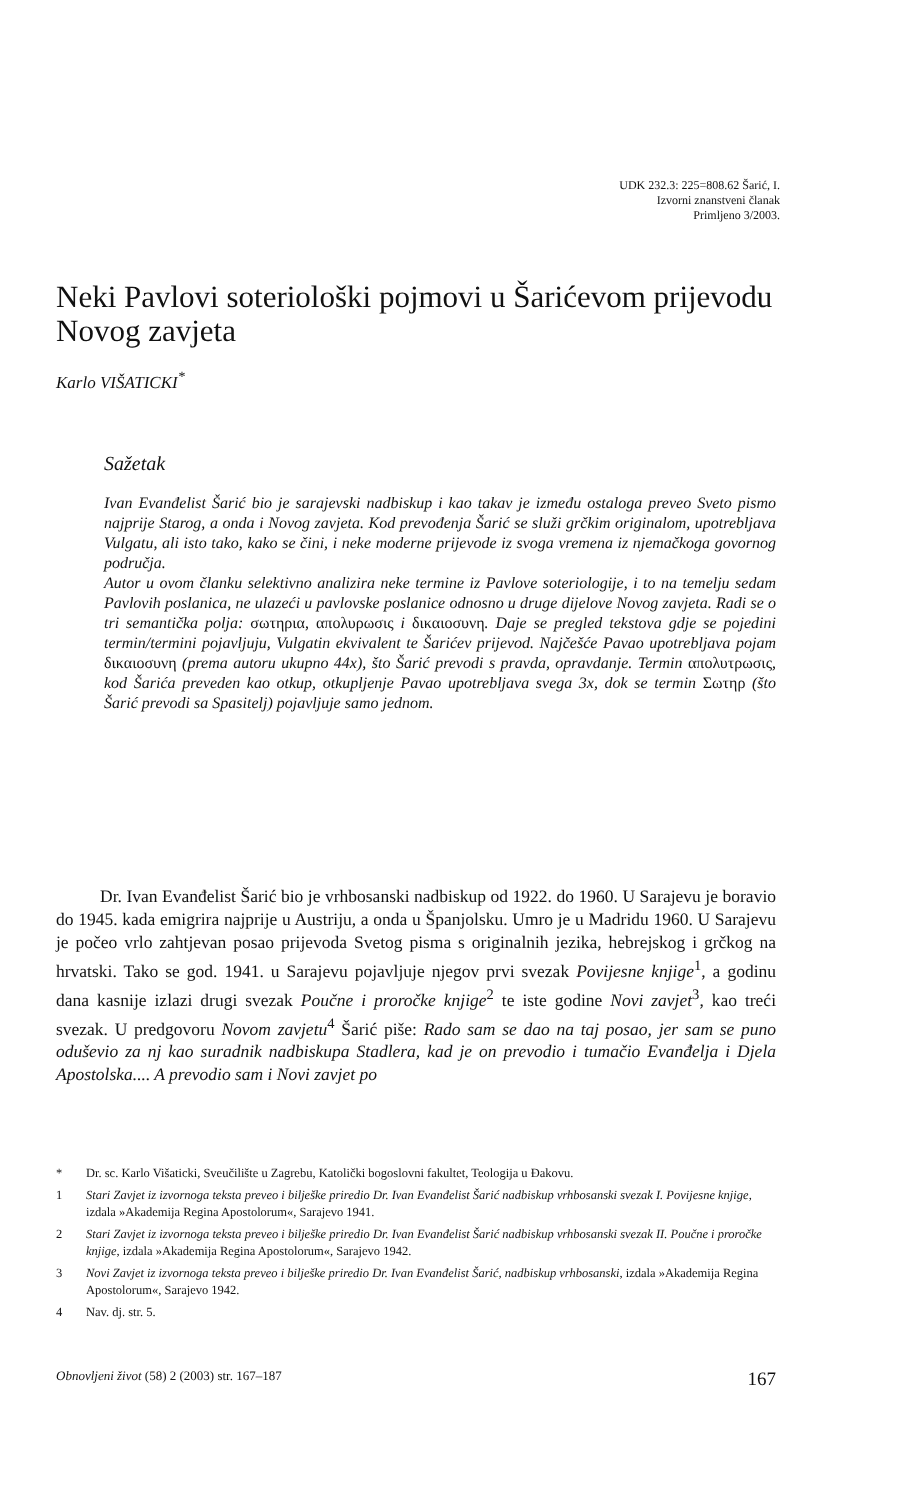UDK 232.3: 225=808.62 Šarić, I.
Izvorni znanstveni članak
Primljeno 3/2003.
Neki Pavlovi soteriološki pojmovi u Šarićevom prijevodu Novog zavjeta
Karlo VIŠATICKI<sup>*</sup>
Sažetak
Ivan Evanđelist Šarić bio je sarajevski nadbiskup i kao takav je između ostaloga preveo Sveto pismo najprije Starog, a onda i Novog zavjeta. Kod prevođenja Šarić se služi grčkim originalom, upotrebljava Vulgatu, ali isto tako, kako se čini, i neke moderne prijevode iz svoga vremena iz njemačkoga govornog područja.
Autor u ovom članku selektivno analizira neke termine iz Pavlove soteriologije, i to na temelju sedam Pavlovih poslanica, ne ulazeći u pavlovske poslanice odnosno u druge dijelove Novog zavjeta. Radi se o tri semantička polja: σωτηρια, απολυρωσις i δικαιοσυνη. Daje se pregled tekstova gdje se pojedini termin/termini pojavljuju, Vulgatin ekvivalent te Šarićev prijevod. Najčešće Pavao upotrebljava pojam δικαιοσυνη (prema autoru ukupno 44x), što Šarić prevodi s pravda, opravdanje. Termin απολυτρωσις, kod Šarića preveden kao otkup, otkupljenje Pavao upotrebljava svega 3x, dok se termin Σωτηρ (što Šarić prevodi sa Spasitelj) pojavljuje samo jednom.
Dr. Ivan Evanđelist Šarić bio je vrhbosanski nadbiskup od 1922. do 1960. U Sarajevu je boravio do 1945. kada emigrira najprije u Austriju, a onda u Španjolsku. Umro je u Madridu 1960. U Sarajevu je počeo vrlo zahtjevan posao prijevoda Svetog pisma s originalnih jezika, hebrejskog i grčkog na hrvatski. Tako se god. 1941. u Sarajevu pojavljuje njegov prvi svezak Povijesne knjige<sup>1</sup>, a godinu dana kasnije izlazi drugi svezak Poučne i proročke knjige<sup>2</sup> te iste godine Novi zavjet<sup>3</sup>, kao treći svezak. U predgovoru Novom zavjetu<sup>4</sup> Šarić piše: Rado sam se dao na taj posao, jer sam se puno oduševio za nj kao suradnik nadbiskupa Stadlera, kad je on prevodio i tumačio Evanđelja i Djela Apostolska.... A prevodio sam i Novi zavjet po
* Dr. sc. Karlo Višaticki, Sveučilište u Zagrebu, Katolički bogoslovni fakultet, Teologija u Đakovu.
1 Stari Zavjet iz izvornoga teksta preveo i bilješke priredio Dr. Ivan Evanđelist Šarić nadbiskup vrhbosanski svezak I. Povijesne knjige, izdala »Akademija Regina Apostolorum«, Sarajevo 1941.
2 Stari Zavjet iz izvornoga teksta preveo i bilješke priredio Dr. Ivan Evanđelist Šarić nadbiskup vrhbosanski svezak II. Poučne i proročke knjige, izdala »Akademija Regina Apostolorum«, Sarajevo 1942.
3 Novi Zavjet iz izvornoga teksta preveo i bilješke priredio Dr. Ivan Evanđelist Šarić, nadbiskup vrhbosanski, izdala »Akademija Regina Apostolorum«, Sarajevo 1942.
4 Nav. dj. str. 5.
Obnovljeni život (58) 2 (2003) str. 167–187 167